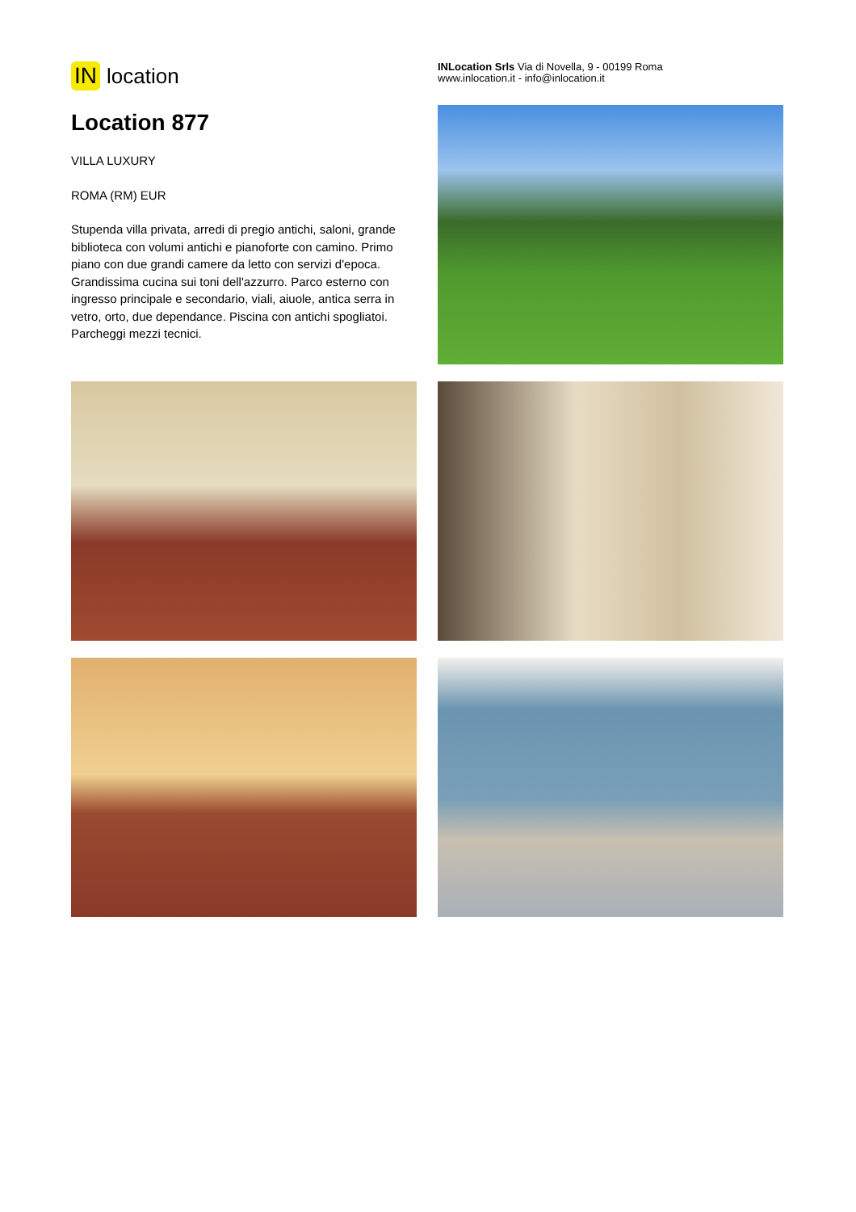IN location
Location 877
VILLA LUXURY
ROMA (RM) EUR
Stupenda villa privata, arredi di pregio antichi, saloni, grande biblioteca con volumi antichi e pianoforte con camino. Primo piano con due grandi camere da letto con servizi d'epoca. Grandissima cucina sui toni dell'azzurro. Parco esterno con ingresso principale e secondario, viali, aiuole, antica serra in vetro, orto, due dependance. Piscina con antichi spogliatoi. Parcheggi mezzi tecnici.
INLocation Srls Via di Novella, 9 - 00199 Roma
www.inlocation.it - info@inlocation.it